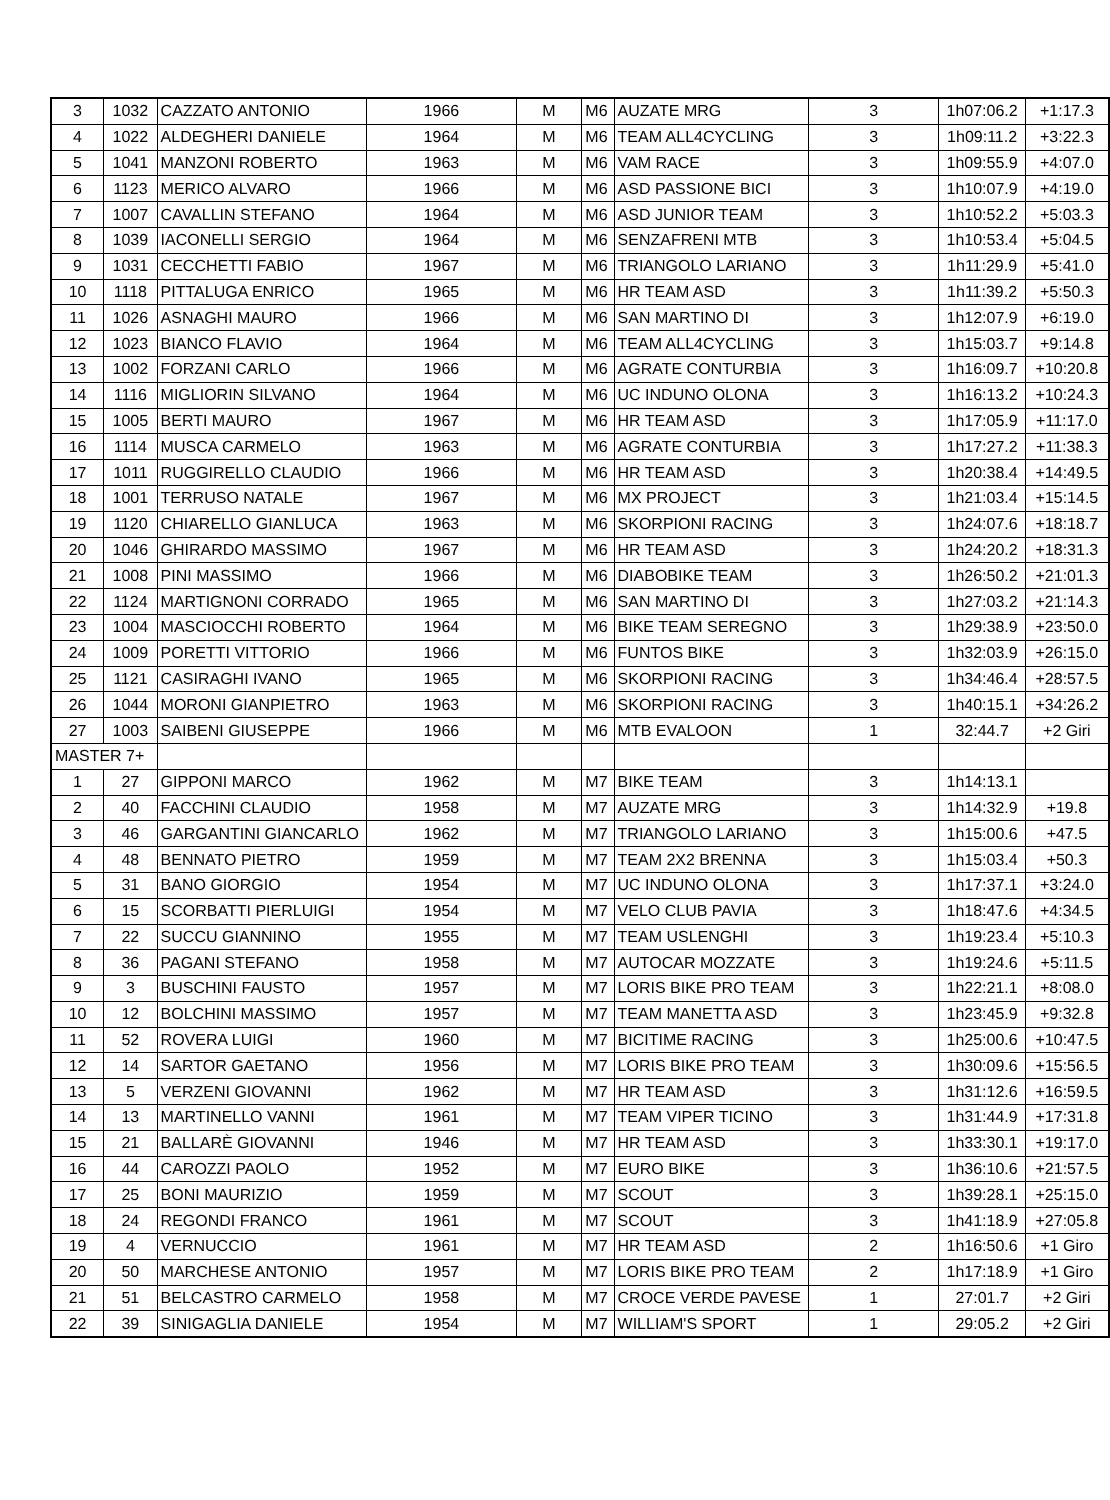| 3 | 1032 | CAZZATO ANTONIO | 1966 | M | M6 | AUZATE MRG | 3 | 1h07:06.2 | +1:17.3 |
| 4 | 1022 | ALDEGHERI DANIELE | 1964 | M | M6 | TEAM ALL4CYCLING | 3 | 1h09:11.2 | +3:22.3 |
| 5 | 1041 | MANZONI ROBERTO | 1963 | M | M6 | VAM RACE | 3 | 1h09:55.9 | +4:07.0 |
| 6 | 1123 | MERICO ALVARO | 1966 | M | M6 | ASD PASSIONE BICI | 3 | 1h10:07.9 | +4:19.0 |
| 7 | 1007 | CAVALLIN STEFANO | 1964 | M | M6 | ASD JUNIOR TEAM | 3 | 1h10:52.2 | +5:03.3 |
| 8 | 1039 | IACONELLI SERGIO | 1964 | M | M6 | SENZAFRENI MTB | 3 | 1h10:53.4 | +5:04.5 |
| 9 | 1031 | CECCHETTI FABIO | 1967 | M | M6 | TRIANGOLO LARIANO | 3 | 1h11:29.9 | +5:41.0 |
| 10 | 1118 | PITTALUGA ENRICO | 1965 | M | M6 | HR TEAM ASD | 3 | 1h11:39.2 | +5:50.3 |
| 11 | 1026 | ASNAGHI MAURO | 1966 | M | M6 | SAN MARTINO DI | 3 | 1h12:07.9 | +6:19.0 |
| 12 | 1023 | BIANCO FLAVIO | 1964 | M | M6 | TEAM ALL4CYCLING | 3 | 1h15:03.7 | +9:14.8 |
| 13 | 1002 | FORZANI CARLO | 1966 | M | M6 | AGRATE CONTURBIA | 3 | 1h16:09.7 | +10:20.8 |
| 14 | 1116 | MIGLIORIN SILVANO | 1964 | M | M6 | UC INDUNO OLONA | 3 | 1h16:13.2 | +10:24.3 |
| 15 | 1005 | BERTI MAURO | 1967 | M | M6 | HR TEAM ASD | 3 | 1h17:05.9 | +11:17.0 |
| 16 | 1114 | MUSCA CARMELO | 1963 | M | M6 | AGRATE CONTURBIA | 3 | 1h17:27.2 | +11:38.3 |
| 17 | 1011 | RUGGIRELLO CLAUDIO | 1966 | M | M6 | HR TEAM ASD | 3 | 1h20:38.4 | +14:49.5 |
| 18 | 1001 | TERRUSO NATALE | 1967 | M | M6 | MX PROJECT | 3 | 1h21:03.4 | +15:14.5 |
| 19 | 1120 | CHIARELLO GIANLUCA | 1963 | M | M6 | SKORPIONI RACING | 3 | 1h24:07.6 | +18:18.7 |
| 20 | 1046 | GHIRARDO MASSIMO | 1967 | M | M6 | HR TEAM ASD | 3 | 1h24:20.2 | +18:31.3 |
| 21 | 1008 | PINI MASSIMO | 1966 | M | M6 | DIABOBIKE TEAM | 3 | 1h26:50.2 | +21:01.3 |
| 22 | 1124 | MARTIGNONI CORRADO | 1965 | M | M6 | SAN MARTINO DI | 3 | 1h27:03.2 | +21:14.3 |
| 23 | 1004 | MASCIOCCHI ROBERTO | 1964 | M | M6 | BIKE TEAM SEREGNO | 3 | 1h29:38.9 | +23:50.0 |
| 24 | 1009 | PORETTI VITTORIO | 1966 | M | M6 | FUNTOS BIKE | 3 | 1h32:03.9 | +26:15.0 |
| 25 | 1121 | CASIRAGHI IVANO | 1965 | M | M6 | SKORPIONI RACING | 3 | 1h34:46.4 | +28:57.5 |
| 26 | 1044 | MORONI GIANPIETRO | 1963 | M | M6 | SKORPIONI RACING | 3 | 1h40:15.1 | +34:26.2 |
| 27 | 1003 | SAIBENI GIUSEPPE | 1966 | M | M6 | MTB EVALOON | 1 | 32:44.7 | +2 Giri |
| MASTER 7+ | | | | | | | | | |
| 1 | 27 | GIPPONI MARCO | 1962 | M | M7 | BIKE TEAM | 3 | 1h14:13.1 | |
| 2 | 40 | FACCHINI CLAUDIO | 1958 | M | M7 | AUZATE MRG | 3 | 1h14:32.9 | +19.8 |
| 3 | 46 | GARGANTINI GIANCARLO | 1962 | M | M7 | TRIANGOLO LARIANO | 3 | 1h15:00.6 | +47.5 |
| 4 | 48 | BENNATO PIETRO | 1959 | M | M7 | TEAM 2X2 BRENNA | 3 | 1h15:03.4 | +50.3 |
| 5 | 31 | BANO GIORGIO | 1954 | M | M7 | UC INDUNO OLONA | 3 | 1h17:37.1 | +3:24.0 |
| 6 | 15 | SCORBATTI PIERLUIGI | 1954 | M | M7 | VELO CLUB PAVIA | 3 | 1h18:47.6 | +4:34.5 |
| 7 | 22 | SUCCU GIANNINO | 1955 | M | M7 | TEAM USLENGHI | 3 | 1h19:23.4 | +5:10.3 |
| 8 | 36 | PAGANI STEFANO | 1958 | M | M7 | AUTOCAR MOZZATE | 3 | 1h19:24.6 | +5:11.5 |
| 9 | 3 | BUSCHINI FAUSTO | 1957 | M | M7 | LORIS BIKE PRO TEAM | 3 | 1h22:21.1 | +8:08.0 |
| 10 | 12 | BOLCHINI MASSIMO | 1957 | M | M7 | TEAM MANETTA ASD | 3 | 1h23:45.9 | +9:32.8 |
| 11 | 52 | ROVERA LUIGI | 1960 | M | M7 | BICITIME RACING | 3 | 1h25:00.6 | +10:47.5 |
| 12 | 14 | SARTOR GAETANO | 1956 | M | M7 | LORIS BIKE PRO TEAM | 3 | 1h30:09.6 | +15:56.5 |
| 13 | 5 | VERZENI GIOVANNI | 1962 | M | M7 | HR TEAM ASD | 3 | 1h31:12.6 | +16:59.5 |
| 14 | 13 | MARTINELLO VANNI | 1961 | M | M7 | TEAM VIPER TICINO | 3 | 1h31:44.9 | +17:31.8 |
| 15 | 21 | BALLARÈ GIOVANNI | 1946 | M | M7 | HR TEAM ASD | 3 | 1h33:30.1 | +19:17.0 |
| 16 | 44 | CAROZZI PAOLO | 1952 | M | M7 | EURO BIKE | 3 | 1h36:10.6 | +21:57.5 |
| 17 | 25 | BONI MAURIZIO | 1959 | M | M7 | SCOUT | 3 | 1h39:28.1 | +25:15.0 |
| 18 | 24 | REGONDI FRANCO | 1961 | M | M7 | SCOUT | 3 | 1h41:18.9 | +27:05.8 |
| 19 | 4 | VERNUCCIO | 1961 | M | M7 | HR TEAM ASD | 2 | 1h16:50.6 | +1 Giro |
| 20 | 50 | MARCHESE ANTONIO | 1957 | M | M7 | LORIS BIKE PRO TEAM | 2 | 1h17:18.9 | +1 Giro |
| 21 | 51 | BELCASTRO CARMELO | 1958 | M | M7 | CROCE VERDE PAVESE | 1 | 27:01.7 | +2 Giri |
| 22 | 39 | SINIGAGLIA DANIELE | 1954 | M | M7 | WILLIAM'S SPORT | 1 | 29:05.2 | +2 Giri |